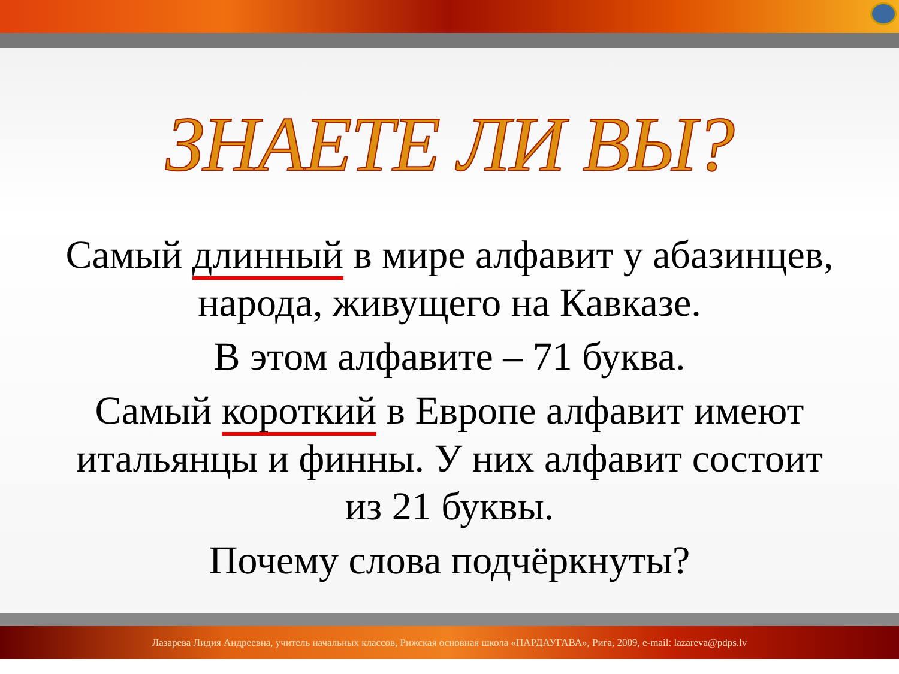ЗНАЕТЕ ЛИ ВЫ?
Самый длинный в мире алфавит у абазинцев, народа, живущего на Кавказе.
В этом алфавите – 71 буква.
Самый короткий в Европе алфавит имеют итальянцы и финны. У них алфавит состоит из 21 буквы.
Почему слова подчёркнуты?
Лазарева Лидия Андреевна, учитель начальных классов, Рижская основная школа «ПАРДАУГАВА», Рига, 2009, e-mail: lazareva@pdps.lv